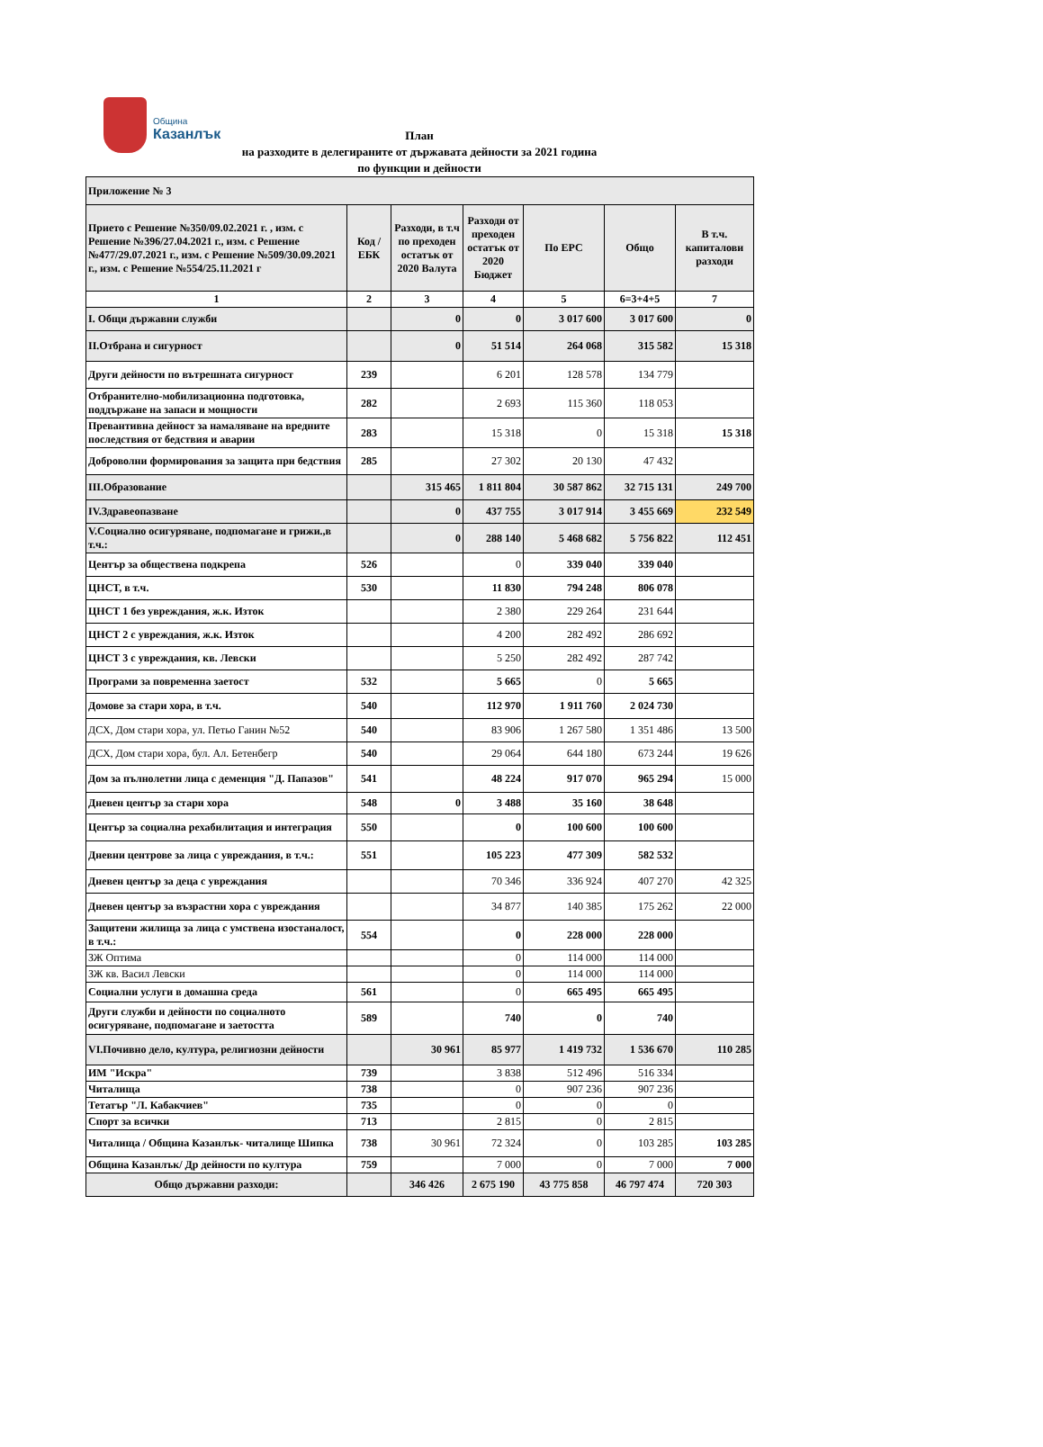Община
Казанлък
План
на разходите в делегираните от държавата дейности за 2021 година
по функции и дейности
| Приложение № 3 | | | | | | |
| Прието с Решение №350/09.02.2021 г. , изм. с Решение №396/27.04.2021 г., изм. с Решение №477/29.07.2021 г., изм. с Решение №509/30.09.2021 г., изм. с Решение №554/25.11.2021 г | Код / ЕБК | Разходи, в т.ч по преходен остатък от 2020 Валута | Разходи от преходен остатък от 2020 Бюджет | По ЕРС | Общо | В т.ч. капиталови разходи |
| 1 | 2 | 3 | 4 | 5 | 6=3+4+5 | 7 |
| I. Общи държавни служби | | 0 | 0 | 3 017 600 | 3 017 600 | 0 |
| II.Отбрана и сигурност | | 0 | 51 514 | 264 068 | 315 582 | 15 318 |
| Други дейности по вътрешната сигурност | 239 | | 6 201 | 128 578 | 134 779 | |
| Отбранително-мобилизационна подготовка, поддържане на запаси и мощности | 282 | | 2 693 | 115 360 | 118 053 | |
| Превантивна дейност за намаляване на вредните последствия от бедствия и аварии | 283 | | 15 318 | 0 | 15 318 | 15 318 |
| Доброволни формирования за защита при бедствия | 285 | | 27 302 | 20 130 | 47 432 | |
| III.Образование | | 315 465 | 1 811 804 | 30 587 862 | 32 715 131 | 249 700 |
| IV.Здравеопазване | | 0 | 437 755 | 3 017 914 | 3 455 669 | 232 549 |
| V.Социално осигуряване, подпомагане и грижи.,в т.ч.: | | 0 | 288 140 | 5 468 682 | 5 756 822 | 112 451 |
| Център за обществена подкрепа | 526 | | 0 | 339 040 | 339 040 | |
| ЦНСТ, в т.ч. | 530 | | 11 830 | 794 248 | 806 078 | |
| ЦНСТ 1 без увреждания, ж.к. Изток | | | 2 380 | 229 264 | 231 644 | |
| ЦНСТ 2 с увреждания, ж.к. Изток | | | 4 200 | 282 492 | 286 692 | |
| ЦНСТ 3 с увреждания, кв. Левски | | | 5 250 | 282 492 | 287 742 | |
| Програми за повременна заетост | 532 | | 5 665 | 0 | 5 665 | |
| Домове за стари хора, в т.ч. | 540 | | 112 970 | 1 911 760 | 2 024 730 | |
| ДСХ, Дом стари хора, ул. Петьо Ганин №52 | 540 | | 83 906 | 1 267 580 | 1 351 486 | 13 500 |
| ДСХ, Дом стари хора, бул. Ал. Бетенбегр | 540 | | 29 064 | 644 180 | 673 244 | 19 626 |
| Дом за пълнолетни лица с деменция "Д. Папазов" | 541 | | 48 224 | 917 070 | 965 294 | 15 000 |
| Дневен център за стари хора | 548 | 0 | 3 488 | 35 160 | 38 648 | |
| Център за социална рехабилитация и интеграция | 550 | | 0 | 100 600 | 100 600 | |
| Дневни центрове за лица с увреждания, в т.ч.: | 551 | | 105 223 | 477 309 | 582 532 | |
| Дневен център за деца с увреждания | | | 70 346 | 336 924 | 407 270 | 42 325 |
| Дневен център за възрастни хора с увреждания | | | 34 877 | 140 385 | 175 262 | 22 000 |
| Защитени жилища за лица с умствена изостаналост, в т.ч.: | 554 | | 0 | 228 000 | 228 000 | |
| ЗЖ Оптима | | | 0 | 114 000 | 114 000 | |
| ЗЖ кв. Васил Левски | | | 0 | 114 000 | 114 000 | |
| Социални услуги в домашна среда | 561 | | 0 | 665 495 | 665 495 | |
| Други служби и дейности по социалното осигуряване, подпомагане и заетостта | 589 | | 740 | 0 | 740 | |
| VI.Почивно дело, култура, религиозни дейности | | 30 961 | 85 977 | 1 419 732 | 1 536 670 | 110 285 |
| ИМ "Искра" | 739 | | 3 838 | 512 496 | 516 334 | |
| Читалища | 738 | | 0 | 907 236 | 907 236 | |
| Тетатър "Л. Кабакчиев" | 735 | | 0 | 0 | 0 | |
| Спорт за всички | 713 | | 2 815 | 0 | 2 815 | |
| Читалища / Община Казанлък- читалище Шипка | 738 | 30 961 | 72 324 | 0 | 103 285 | 103 285 |
| Община Казанлък/ Др дейности по култура | 759 | | 7 000 | 0 | 7 000 | 7 000 |
| Общо държавни разходи: | | 346 426 | 2 675 190 | 43 775 858 | 46 797 474 | 720 303 |